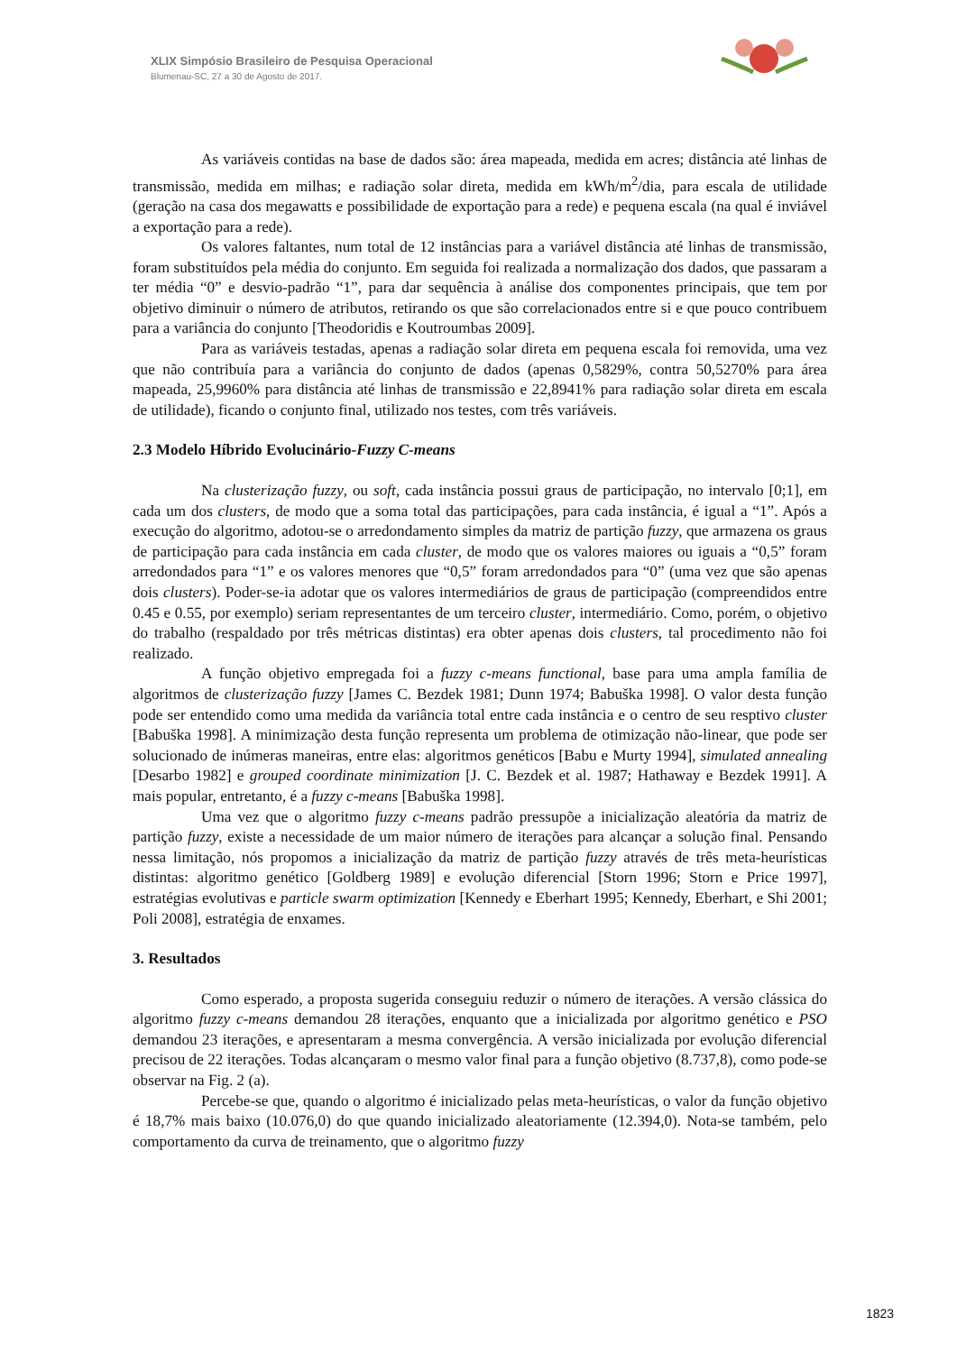XLIX Simpósio Brasileiro de Pesquisa Operacional
Blumenau-SC, 27 a 30 de Agosto de 2017.
As variáveis contidas na base de dados são: área mapeada, medida em acres; distância até linhas de transmissão, medida em milhas; e radiação solar direta, medida em kWh/m<sup>2</sup>/dia, para escala de utilidade (geração na casa dos megawatts e possibilidade de exportação para a rede) e pequena escala (na qual é inviável a exportação para a rede).
Os valores faltantes, num total de 12 instâncias para a variável distância até linhas de transmissão, foram substituídos pela média do conjunto. Em seguida foi realizada a normalização dos dados, que passaram a ter média “0” e desvio-padrão “1”, para dar sequência à análise dos componentes principais, que tem por objetivo diminuir o número de atributos, retirando os que são correlacionados entre si e que pouco contribuem para a variância do conjunto [Theodoridis e Koutroumbas 2009].
Para as variáveis testadas, apenas a radiação solar direta em pequena escala foi removida, uma vez que não contribuía para a variância do conjunto de dados (apenas 0,5829%, contra 50,5270% para área mapeada, 25,9960% para distância até linhas de transmissão e 22,8941% para radiação solar direta em escala de utilidade), ficando o conjunto final, utilizado nos testes, com três variáveis.
2.3 Modelo Híbrido Evolucinário-Fuzzy C-means
Na clusterização fuzzy, ou soft, cada instância possui graus de participação, no intervalo [0;1], em cada um dos clusters, de modo que a soma total das participações, para cada instância, é igual a “1”. Após a execução do algoritmo, adotou-se o arredondamento simples da matriz de partição fuzzy, que armazena os graus de participação para cada instância em cada cluster, de modo que os valores maiores ou iguais a “0,5” foram arredondados para “1” e os valores menores que “0,5” foram arredondados para “0” (uma vez que são apenas dois clusters). Poder-se-ia adotar que os valores intermediários de graus de participação (compreendidos entre 0.45 e 0.55, por exemplo) seriam representantes de um terceiro cluster, intermediário. Como, porém, o objetivo do trabalho (respaldado por três métricas distintas) era obter apenas dois clusters, tal procedimento não foi realizado.
A função objetivo empregada foi a fuzzy c-means functional, base para uma ampla família de algoritmos de clusterização fuzzy [James C. Bezdek 1981; Dunn 1974; Babuška 1998]. O valor desta função pode ser entendido como uma medida da variância total entre cada instância e o centro de seu resptivo cluster [Babuška 1998]. A minimização desta função representa um problema de otimização não-linear, que pode ser solucionado de inúmeras maneiras, entre elas: algoritmos genéticos [Babu e Murty 1994], simulated annealing [Desarbo 1982] e grouped coordinate minimization [J. C. Bezdek et al. 1987; Hathaway e Bezdek 1991]. A mais popular, entretanto, é a fuzzy c-means [Babuška 1998].
Uma vez que o algoritmo fuzzy c-means padrão pressupõe a inicialização aleatória da matriz de partição fuzzy, existe a necessidade de um maior número de iterações para alcançar a solução final. Pensando nessa limitação, nós propomos a inicialização da matriz de partição fuzzy através de três meta-heurísticas distintas: algoritmo genético [Goldberg 1989] e evolução diferencial [Storn 1996; Storn e Price 1997], estratégias evolutivas e particle swarm optimization [Kennedy e Eberhart 1995; Kennedy, Eberhart, e Shi 2001; Poli 2008], estratégia de enxames.
3. Resultados
Como esperado, a proposta sugerida conseguiu reduzir o número de iterações. A versão clássica do algoritmo fuzzy c-means demandou 28 iterações, enquanto que a inicializada por algoritmo genético e PSO demandou 23 iterações, e apresentaram a mesma convergência. A versão inicializada por evolução diferencial precisou de 22 iterações. Todas alcançaram o mesmo valor final para a função objetivo (8.737,8), como pode-se observar na Fig. 2 (a).
Percebe-se que, quando o algoritmo é inicializado pelas meta-heurísticas, o valor da função objetivo é 18,7% mais baixo (10.076,0) do que quando inicializado aleatoriamente (12.394,0). Nota-se também, pelo comportamento da curva de treinamento, que o algoritmo fuzzy
1823